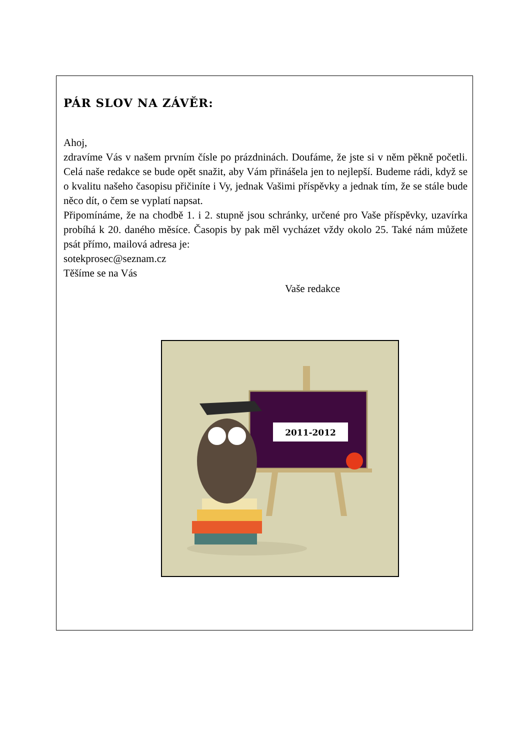PÁR SLOV NA ZÁVĚR:
Ahoj,
zdravíme Vás v našem prvním čísle po prázdninách. Doufáme, že jste si v něm pěkně početli. Celá naše redakce se bude opět snažit, aby Vám přinášela jen to nejlepší. Budeme rádi, když se o kvalitu našeho časopisu přičiníte i Vy, jednak Vašimi příspěvky a jednak tím, že se stále bude něco dít, o čem se vyplatí napsat.
Připomínáme, že na chodbě 1. i 2. stupně jsou schránky, určené pro Vaše příspěvky, uzavírka probíhá k 20. daného měsíce. Časopis by pak měl vycházet vždy okolo 25. Také nám můžete psát přímo, mailová adresa je:
sotekprosec@seznam.cz
Těšíme se na Vás
Vaše redakce
2011-2012